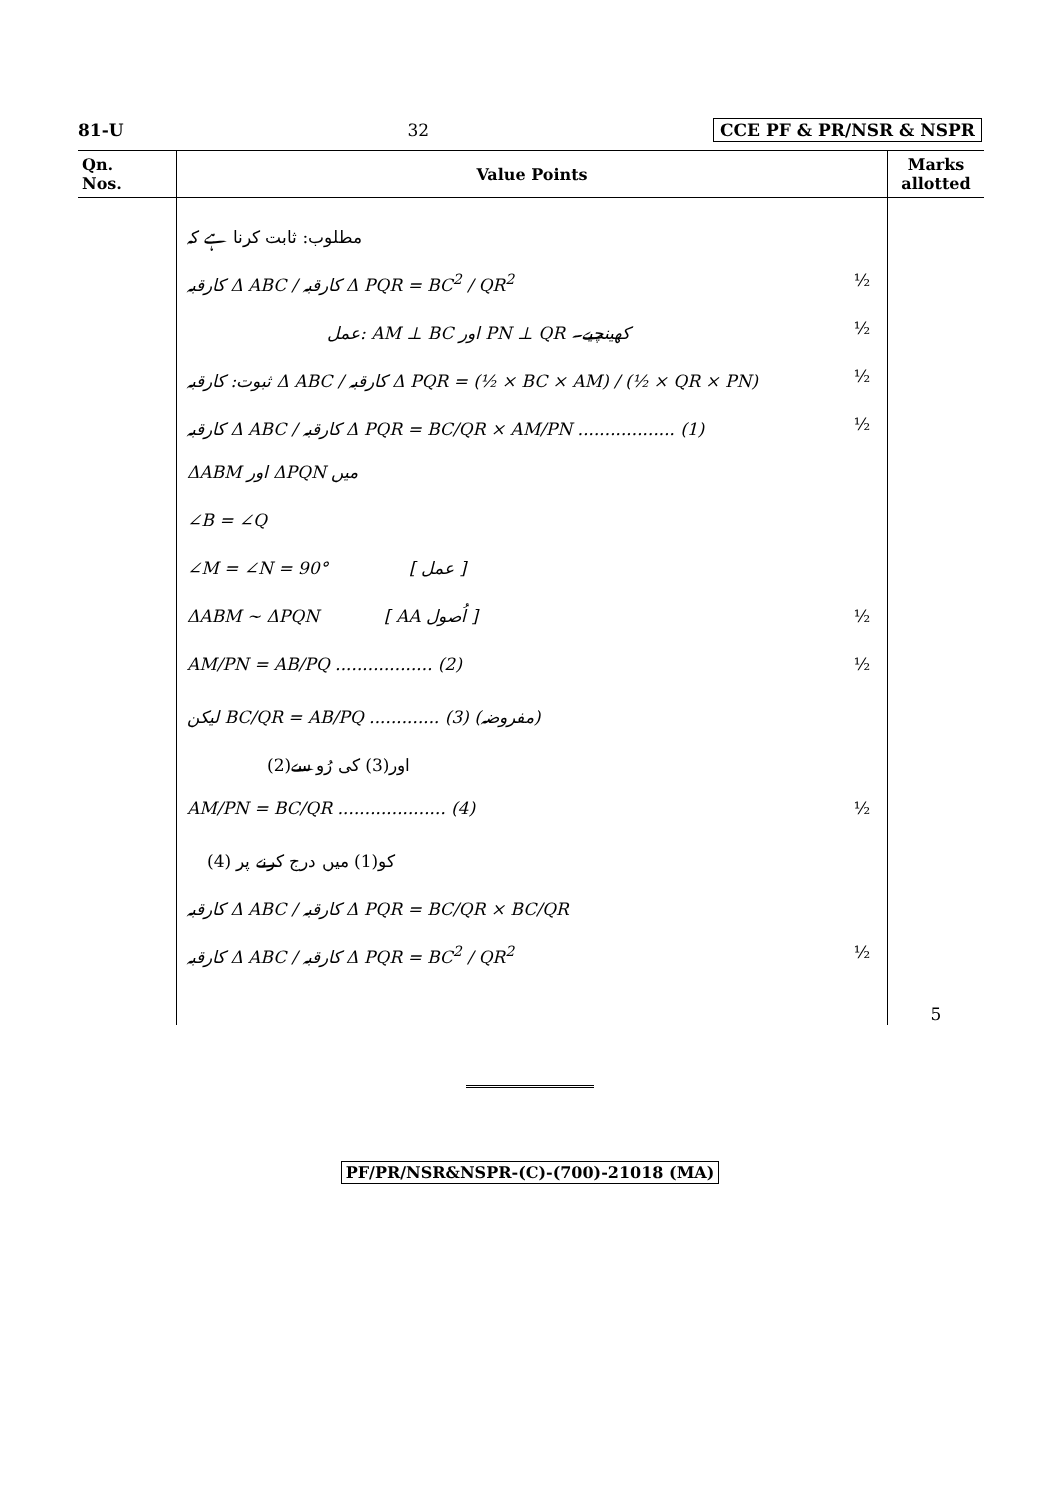81-U 32 CCE PF & PR/NSR & NSPR
| Qn. Nos. | Value Points | Marks allotted |
| --- | --- | --- |
| | مطلوب: ثابت کرنا ہے کہ کارقبہ Δ ABC / کارقبہ Δ PQR = BC<sup>2</sup> / QR<sup>2</sup> ½ عمل: AM ⊥ BC اور PN ⊥ QR کھینچیے۔ ½ ثبوت: کارقبہ Δ ABC / کارقبہ Δ PQR = (½ × BC × AM) / (½ × QR × PN) ½ کارقبہ Δ ABC / کارقبہ Δ PQR = BC/QR × AM/PN .................. (1) ½ ΔABM اور ΔPQN میں ∠B = ∠Q ∠M = ∠N = 90° [ عمل ] ΔABM ~ ΔPQN [ AA اُصول ] ½ AM/PN = AB/PQ .................. (2) ½ لیکن BC/QR = AB/PQ ............. (3) (مفروضہ) (2)اور(3) کی رُو سے AM/PN = BC/QR .................... (4) ½ (4) کو(1) میں درج کرنے پر کارقبہ Δ ABC / کارقبہ Δ PQR = BC/QR × BC/QR کارقبہ Δ ABC / کارقبہ Δ PQR = BC<sup>2</sup> / QR<sup>2</sup> ½ | 5 |
PF/PR/NSR&NSPR-(C)-(700)-21018 (MA)